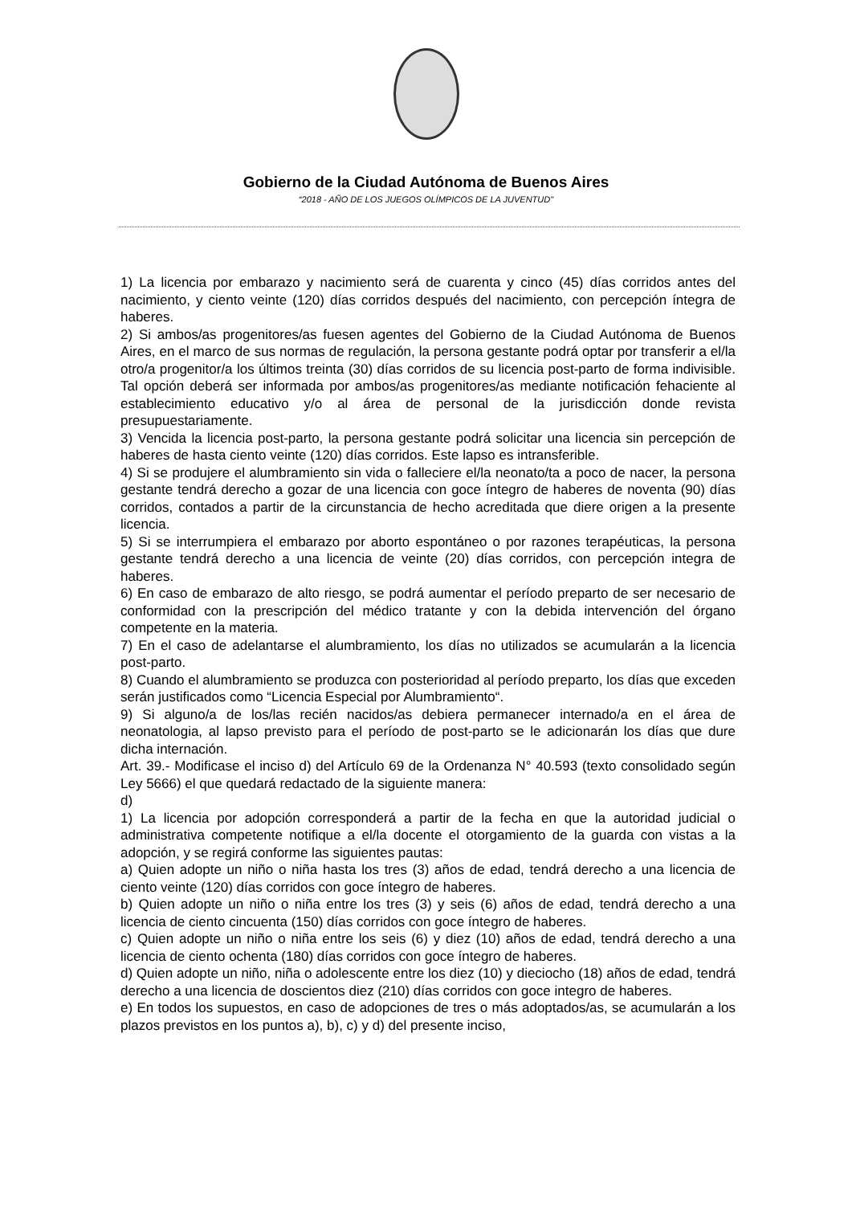Gobierno de la Ciudad Autónoma de Buenos Aires
“2018 - AÑO DE LOS JUEGOS OLÍMPICOS DE LA JUVENTUD"
1) La licencia por embarazo y nacimiento será de cuarenta y cinco (45) días corridos antes del nacimiento, y ciento veinte (120) días corridos después del nacimiento, con percepción íntegra de haberes.
2) Si ambos/as progenitores/as fuesen agentes del Gobierno de la Ciudad Autónoma de Buenos Aires, en el marco de sus normas de regulación, la persona gestante podrá optar por transferir a el/la otro/a progenitor/a los últimos treinta (30) días corridos de su licencia post-parto de forma indivisible. Tal opción deberá ser informada por ambos/as progenitores/as mediante notificación fehaciente al establecimiento educativo y/o al área de personal de la jurisdicción donde revista presupuestariamente.
3) Vencida la licencia post-parto, la persona gestante podrá solicitar una licencia sin percepción de haberes de hasta ciento veinte (120) días corridos. Este lapso es intransferible.
4) Si se produjere el alumbramiento sin vida o falleciere el/la neonato/ta a poco de nacer, la persona gestante tendrá derecho a gozar de una licencia con goce íntegro de haberes de noventa (90) días corridos, contados a partir de la circunstancia de hecho acreditada que diere origen a la presente licencia.
5) Si se interrumpiera el embarazo por aborto espontáneo o por razones terapéuticas, la persona gestante tendrá derecho a una licencia de veinte (20) días corridos, con percepción integra de haberes.
6) En caso de embarazo de alto riesgo, se podrá aumentar el período preparto de ser necesario de conformidad con la prescripción del médico tratante y con la debida intervención del órgano competente en la materia.
7) En el caso de adelantarse el alumbramiento, los días no utilizados se acumularán a la licencia post-parto.
8) Cuando el alumbramiento se produzca con posterioridad al período preparto, los días que exceden serán justificados como “Licencia Especial por Alumbramiento“.
9) Si alguno/a de los/las recién nacidos/as debiera permanecer internado/a en el área de neonatologia, al lapso previsto para el período de post-parto se le adicionarán los días que dure dicha internación.
Art. 39.- Modificase el inciso d) del Artículo 69 de la Ordenanza N° 40.593 (texto consolidado según Ley 5666) el que quedará redactado de la siguiente manera:
d)
1) La licencia por adopción corresponderá a partir de la fecha en que la autoridad judicial o administrativa competente notifique a el/la docente el otorgamiento de la guarda con vistas a la adopción, y se regirá conforme las siguientes pautas:
a) Quien adopte un niño o niña hasta los tres (3) años de edad, tendrá derecho a una licencia de ciento veinte (120) días corridos con goce íntegro de haberes.
b) Quien adopte un niño o niña entre los tres (3) y seis (6) años de edad, tendrá derecho a una licencia de ciento cincuenta (150) días corridos con goce íntegro de haberes.
c) Quien adopte un niño o niña entre los seis (6) y diez (10) años de edad, tendrá derecho a una licencia de ciento ochenta (180) días corridos con goce íntegro de haberes.
d) Quien adopte un niño, niña o adolescente entre los diez (10) y dieciocho (18) años de edad, tendrá derecho a una licencia de doscientos diez (210) días corridos con goce integro de haberes.
e) En todos los supuestos, en caso de adopciones de tres o más adoptados/as, se acumularán a los plazos previstos en los puntos a), b), c) y d) del presente inciso,